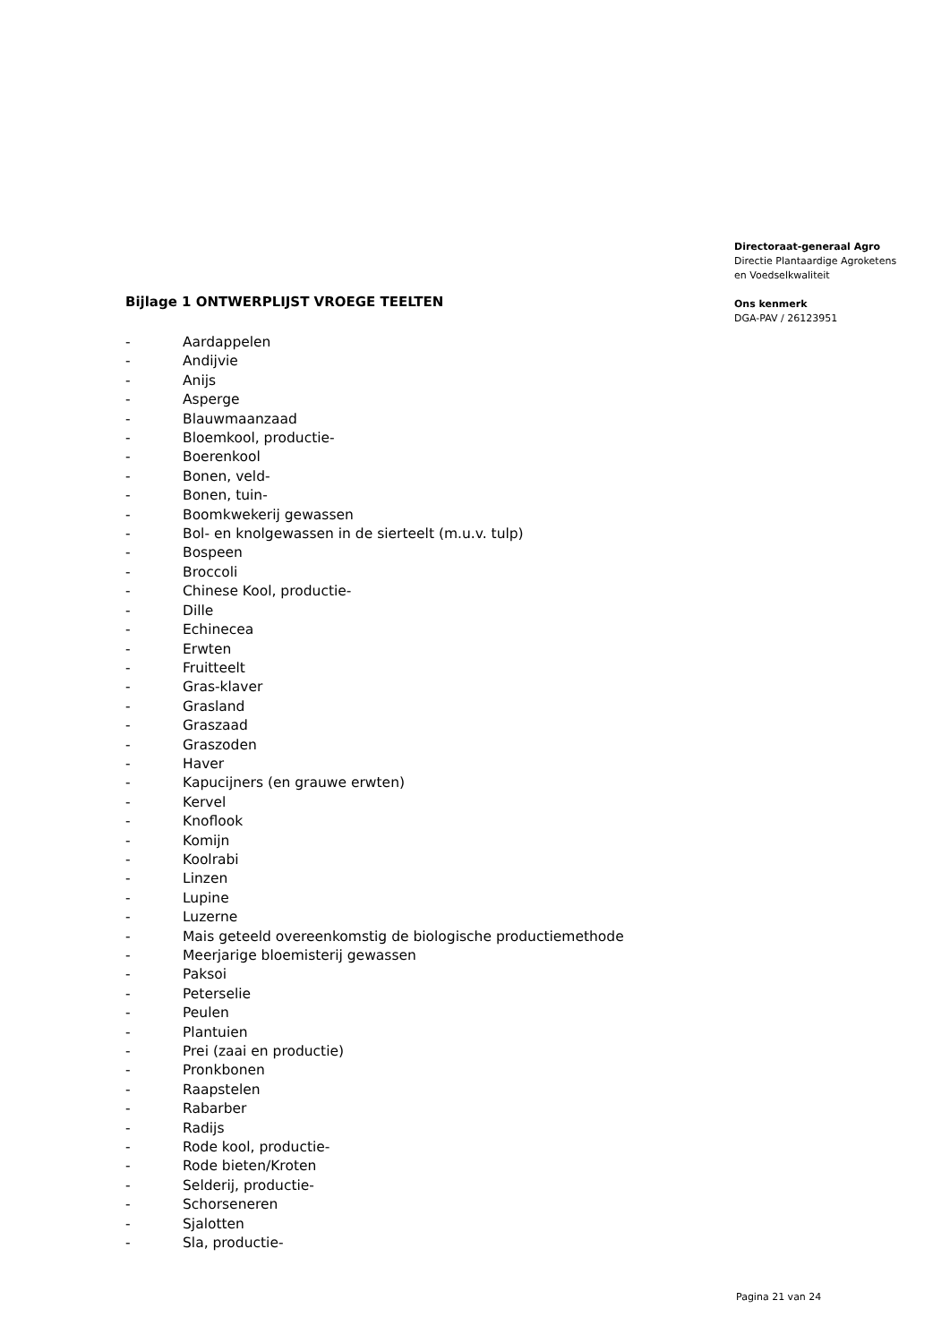Bijlage 1 ONTWERPLIJST VROEGE TEELTEN
- Aardappelen
- Andijvie
- Anijs
- Asperge
- Blauwmaanzaad
- Bloemkool, productie-
- Boerenkool
- Bonen, veld-
- Bonen, tuin-
- Boomkwekerij gewassen
- Bol- en knolgewassen in de sierteelt (m.u.v. tulp)
- Bospeen
- Broccoli
- Chinese Kool, productie-
- Dille
- Echinecea
- Erwten
- Fruitteelt
- Gras-klaver
- Grasland
- Graszaad
- Graszoden
- Haver
- Kapucijners (en grauwe erwten)
- Kervel
- Knoflook
- Komijn
- Koolrabi
- Linzen
- Lupine
- Luzerne
- Mais geteeld overeenkomstig de biologische productiemethode
- Meerjarige bloemisterij gewassen
- Paksoi
- Peterselie
- Peulen
- Plantuien
- Prei (zaai en productie)
- Pronkbonen
- Raapstelen
- Rabarber
- Radijs
- Rode kool, productie-
- Rode bieten/Kroten
- Selderij, productie-
- Schorseneren
- Sjalotten
- Sla, productie-
Directoraat-generaal Agro
Directie Plantaardige Agroketens
en Voedselkwaliteit
Ons kenmerk
DGA-PAV / 26123951
Pagina 21 van 24